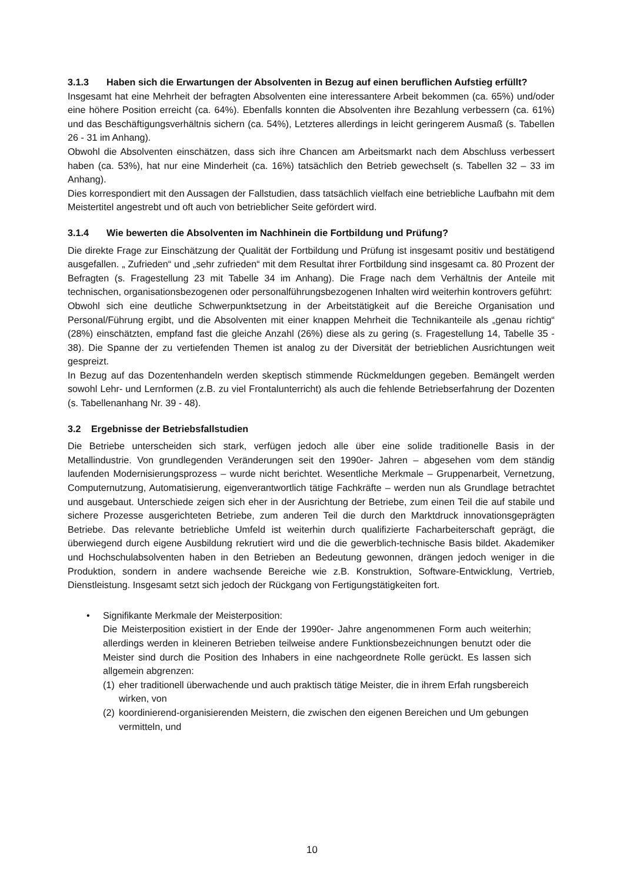3.1.3 Haben sich die Erwartungen der Absolventen in Bezug auf einen beruflichen Aufstieg erfüllt?
Insgesamt hat eine Mehrheit der befragten Absolventen eine interessantere Arbeit bekommen (ca. 65%) und/oder eine höhere Position erreicht (ca. 64%). Ebenfalls konnten die Absolventen ihre Bezahlung verbessern (ca. 61%) und das Beschäftigungsverhältnis sichern (ca. 54%), Letzteres allerdings in leicht geringerem Ausmaß (s. Tabellen 26 - 31 im Anhang).
Obwohl die Absolventen einschätzen, dass sich ihre Chancen am Arbeitsmarkt nach dem Abschluss verbessert haben (ca. 53%), hat nur eine Minderheit (ca. 16%) tatsächlich den Betrieb gewechselt (s. Tabellen 32 – 33 im Anhang).
Dies korrespondiert mit den Aussagen der Fallstudien, dass tatsächlich vielfach eine betriebliche Laufbahn mit dem Meistertitel angestrebt und oft auch von betrieblicher Seite gefördert wird.
3.1.4 Wie bewerten die Absolventen im Nachhinein die Fortbildung und Prüfung?
Die direkte Frage zur Einschätzung der Qualität der Fortbildung und Prüfung ist insgesamt positiv und bestätigend ausgefallen. „ Zufrieden“ und „sehr zufrieden“ mit dem Resultat ihrer Fortbildung sind insgesamt ca. 80 Prozent der Befragten (s. Fragestellung 23 mit Tabelle 34 im Anhang). Die Frage nach dem Verhältnis der Anteile mit technischen, organisationsbezogenen oder personalführungsbezogenen Inhalten wird weiterhin kontrovers geführt:
Obwohl sich eine deutliche Schwerpunktsetzung in der Arbeitstätigkeit auf die Bereiche Organisation und Personal/Führung ergibt, und die Absolventen mit einer knappen Mehrheit die Technikanteile als „genau richtig“ (28%) einschätzten, empfand fast die gleiche Anzahl (26%) diese als zu gering (s. Fragestellung 14, Tabelle 35 - 38). Die Spanne der zu vertiefenden Themen ist analog zu der Diversität der betrieblichen Ausrichtungen weit gespreizt.
In Bezug auf das Dozentenhandeln werden skeptisch stimmende Rückmeldungen gegeben. Bemängelt werden sowohl Lehr- und Lernformen (z.B. zu viel Frontalunterricht) als auch die fehlende Betriebserfahrung der Dozenten (s. Tabellenanhang Nr. 39 - 48).
3.2 Ergebnisse der Betriebsfallstudien
Die Betriebe unterscheiden sich stark, verfügen jedoch alle über eine solide traditionelle Basis in der Metallindustrie. Von grundlegenden Veränderungen seit den 1990er- Jahren – abgesehen vom dem ständig laufenden Modernisierungsprozess – wurde nicht berichtet. Wesentliche Merkmale – Gruppenarbeit, Vernetzung, Computernutzung, Automatisierung, eigenverantwortlich tätige Fachkräfte – werden nun als Grundlage betrachtet und ausgebaut. Unterschiede zeigen sich eher in der Ausrichtung der Betriebe, zum einen Teil die auf stabile und sichere Prozesse ausgerichteten Betriebe, zum anderen Teil die durch den Marktdruck innovationsgeprägten Betriebe. Das relevante betriebliche Umfeld ist weiterhin durch qualifizierte Facharbeiterschaft geprägt, die überwiegend durch eigene Ausbildung rekrutiert wird und die die gewerblich-technische Basis bildet. Akademiker und Hochschulabsolventen haben in den Betrieben an Bedeutung gewonnen, drängen jedoch weniger in die Produktion, sondern in andere wachsende Bereiche wie z.B. Konstruktion, Software-Entwicklung, Vertrieb, Dienstleistung. Insgesamt setzt sich jedoch der Rückgang von Fertigungstätigkeiten fort.
• Signifikante Merkmale der Meisterposition:
Die Meisterposition existiert in der Ende der 1990er- Jahre angenommenen Form auch weiterhin; allerdings werden in kleineren Betrieben teilweise andere Funktionsbezeichnungen benutzt oder die Meister sind durch die Position des Inhabers in eine nachgeordnete Rolle gerückt. Es lassen sich allgemein abgrenzen:
(1) eher traditionell überwachende und auch praktisch tätige Meister, die in ihrem Erfah rungsbereich wirken, von
(2) koordinierend-organisierenden Meistern, die zwischen den eigenen Bereichen und Um gebungen vermitteln, und
10